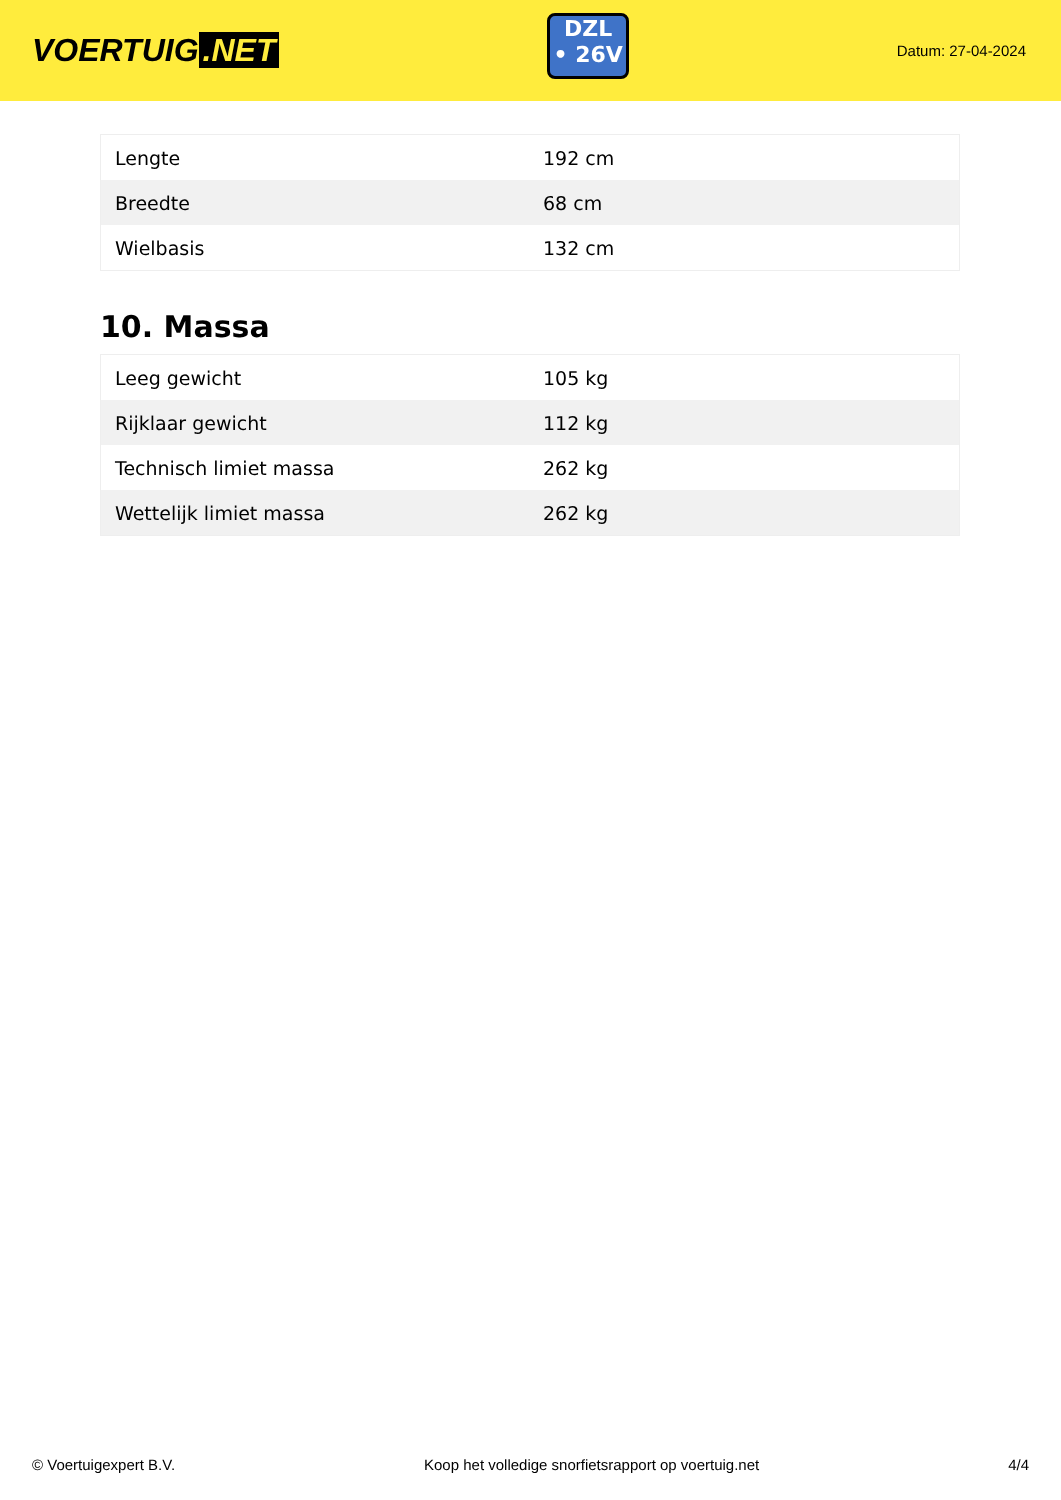VOERTUIG.NET
DZL
• 26V
Datum: 27-04-2024
| Lengte | 192 cm |
| Breedte | 68 cm |
| Wielbasis | 132 cm |
10. Massa
| Leeg gewicht | 105 kg |
| Rijklaar gewicht | 112 kg |
| Technisch limiet massa | 262 kg |
| Wettelijk limiet massa | 262 kg |
© Voertuigexpert B.V. Koop het volledige snorfietsrapport op voertuig.net 4/4